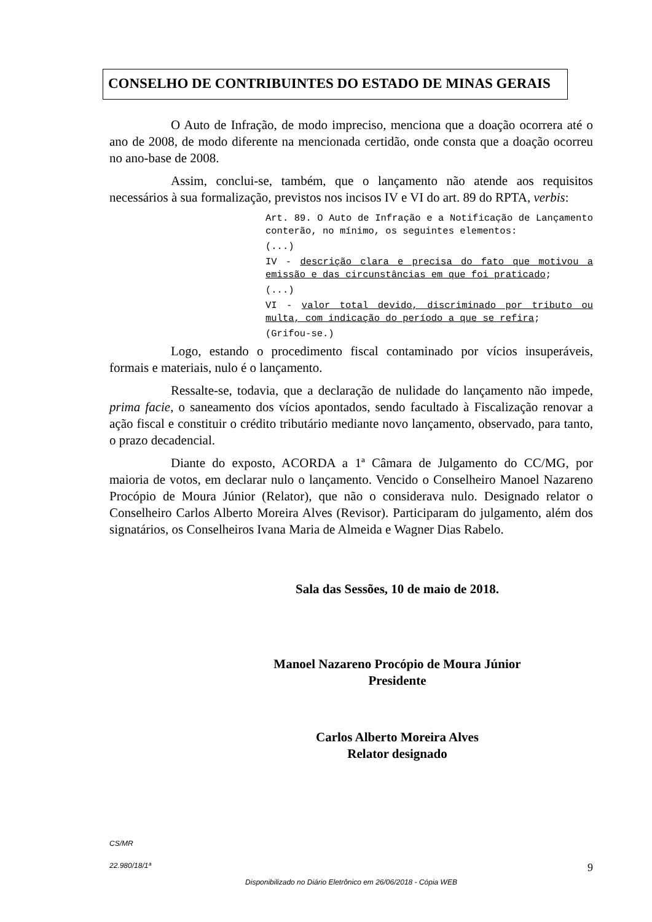CONSELHO DE CONTRIBUINTES DO ESTADO DE MINAS GERAIS
O Auto de Infração, de modo impreciso, menciona que a doação ocorrera até o ano de 2008, de modo diferente na mencionada certidão, onde consta que a doação ocorreu no ano-base de 2008.
Assim, conclui-se, também, que o lançamento não atende aos requisitos necessários à sua formalização, previstos nos incisos IV e VI do art. 89 do RPTA, verbis:
Art. 89. O Auto de Infração e a Notificação de Lançamento conterão, no mínimo, os seguintes elementos:
(...)
IV - descrição clara e precisa do fato que motivou a emissão e das circunstâncias em que foi praticado;
(...)
VI - valor total devido, discriminado por tributo ou multa, com indicação do período a que se refira;
(Grifou-se.)
Logo, estando o procedimento fiscal contaminado por vícios insuperáveis, formais e materiais, nulo é o lançamento.
Ressalte-se, todavia, que a declaração de nulidade do lançamento não impede, prima facie, o saneamento dos vícios apontados, sendo facultado à Fiscalização renovar a ação fiscal e constituir o crédito tributário mediante novo lançamento, observado, para tanto, o prazo decadencial.
Diante do exposto, ACORDA a 1ª Câmara de Julgamento do CC/MG, por maioria de votos, em declarar nulo o lançamento. Vencido o Conselheiro Manoel Nazareno Procópio de Moura Júnior (Relator), que não o considerava nulo. Designado relator o Conselheiro Carlos Alberto Moreira Alves (Revisor). Participaram do julgamento, além dos signatários, os Conselheiros Ivana Maria de Almeida e Wagner Dias Rabelo.
Sala das Sessões, 10 de maio de 2018.
Manoel Nazareno Procópio de Moura Júnior
Presidente
Carlos Alberto Moreira Alves
Relator designado
CS/MR
22.980/18/1ª 9
Disponibilizado no Diário Eletrônico em 26/06/2018 - Cópia WEB